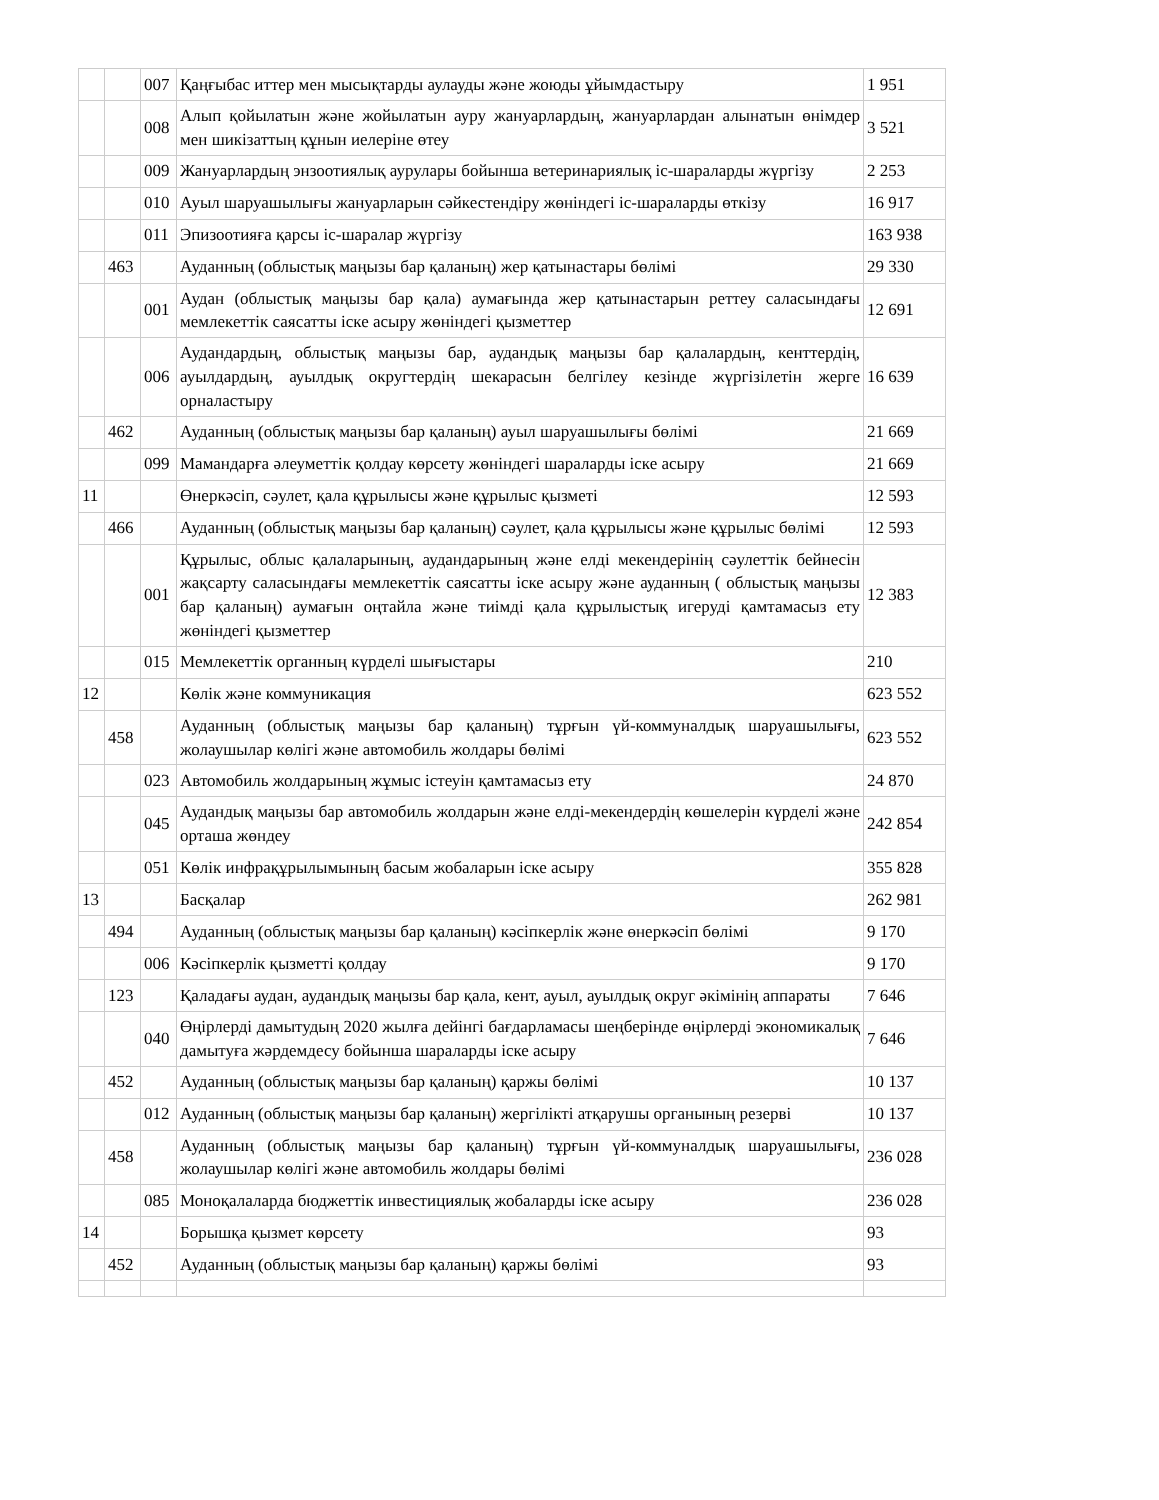| | | 007 | Қаңғыбас иттер мен мысықтарды аулауды және жоюды ұйымдастыру | 1 951 |
| | | 008 | Алып қойылатын және жойылатын ауру жануарлардың, жануарлардан алынатын өнімдер мен шикізаттың құнын иелеріне өтеу | 3 521 |
| | | 009 | Жануарлардың энзоотиялық аурулары бойынша ветеринариялық іс-шараларды жүргізу | 2 253 |
| | | 010 | Ауыл шаруашылығы жануарларын сәйкестендіру жөніндегі іс-шараларды өткізу | 16 917 |
| | | 011 | Эпизоотияға қарсы іс-шаралар жүргізу | 163 938 |
| | 463 | | Ауданның (облыстық маңызы бар қаланың) жер қатынастары бөлімі | 29 330 |
| | | 001 | Аудан (облыстық маңызы бар қала) аумағында жер қатынастарын реттеу саласындағы мемлекеттік саясатты іске асыру жөніндегі қызметтер | 12 691 |
| | | 006 | Аудандардың, облыстық маңызы бар, аудандық маңызы бар қалалардың, кенттердің, ауылдардың, ауылдық округтердің шекарасын белгілеу кезінде жүргізілетін жерге орналастыру | 16 639 |
| | 462 | | Ауданның (облыстық маңызы бар қаланың) ауыл шаруашылығы бөлімі | 21 669 |
| | | 099 | Мамандарға әлеуметтік қолдау көрсету жөніндегі шараларды іске асыру | 21 669 |
| 11 | | | Өнеркәсіп, сәулет, қала құрылысы және құрылыс қызметі | 12 593 |
| | 466 | | Ауданның (облыстық маңызы бар қаланың) сәулет, қала құрылысы және құрылыс бөлімі | 12 593 |
| | | 001 | Құрылыс, облыс қалаларының, аудандарының және елді мекендерінің сәулеттік бейнесін жақсарту саласындағы мемлекеттік саясатты іске асыру және ауданның ( облыстық маңызы бар қаланың) аумағын оңтайла және тиімді қала құрылыстық игеруді қамтамасыз ету жөніндегі қызметтер | 12 383 |
| | | 015 | Мемлекеттік органның күрделі шығыстары | 210 |
| 12 | | | Көлік және коммуникация | 623 552 |
| | 458 | | Ауданның (облыстық маңызы бар қаланың) тұрғын үй-коммуналдық шаруашылығы, жолаушылар көлігі және автомобиль жолдары бөлімі | 623 552 |
| | | 023 | Автомобиль жолдарының жұмыс істеуін қамтамасыз ету | 24 870 |
| | | 045 | Аудандық маңызы бар автомобиль жолдарын және елді-мекендердің көшелерін күрделі және орташа жөндеу | 242 854 |
| | | 051 | Көлік инфрақұрылымының басым жобаларын іске асыру | 355 828 |
| 13 | | | Басқалар | 262 981 |
| | 494 | | Ауданның (облыстық маңызы бар қаланың) кәсіпкерлік және өнеркәсіп бөлімі | 9 170 |
| | | 006 | Кәсіпкерлік қызметті қолдау | 9 170 |
| | 123 | | Қаладағы аудан, аудандық маңызы бар қала, кент, ауыл, ауылдық округ әкімінің аппараты | 7 646 |
| | | 040 | Өңірлерді дамытудың 2020 жылға дейінгі бағдарламасы шеңберінде өңірлерді экономикалық дамытуға жәрдемдесу бойынша шараларды іске асыру | 7 646 |
| | 452 | | Ауданның (облыстық маңызы бар қаланың) қаржы бөлімі | 10 137 |
| | | 012 | Ауданның (облыстық маңызы бар қаланың) жергілікті атқарушы органының резерві | 10 137 |
| | 458 | | Ауданның (облыстық маңызы бар қаланың) тұрғын үй-коммуналдық шаруашылығы, жолаушылар көлігі және автомобиль жолдары бөлімі | 236 028 |
| | | 085 | Моноқалаларда бюджеттік инвестициялық жобаларды іске асыру | 236 028 |
| 14 | | | Борышқа қызмет көрсету | 93 |
| | 452 | | Ауданның (облыстық маңызы бар қаланың) қаржы бөлімі | 93 |